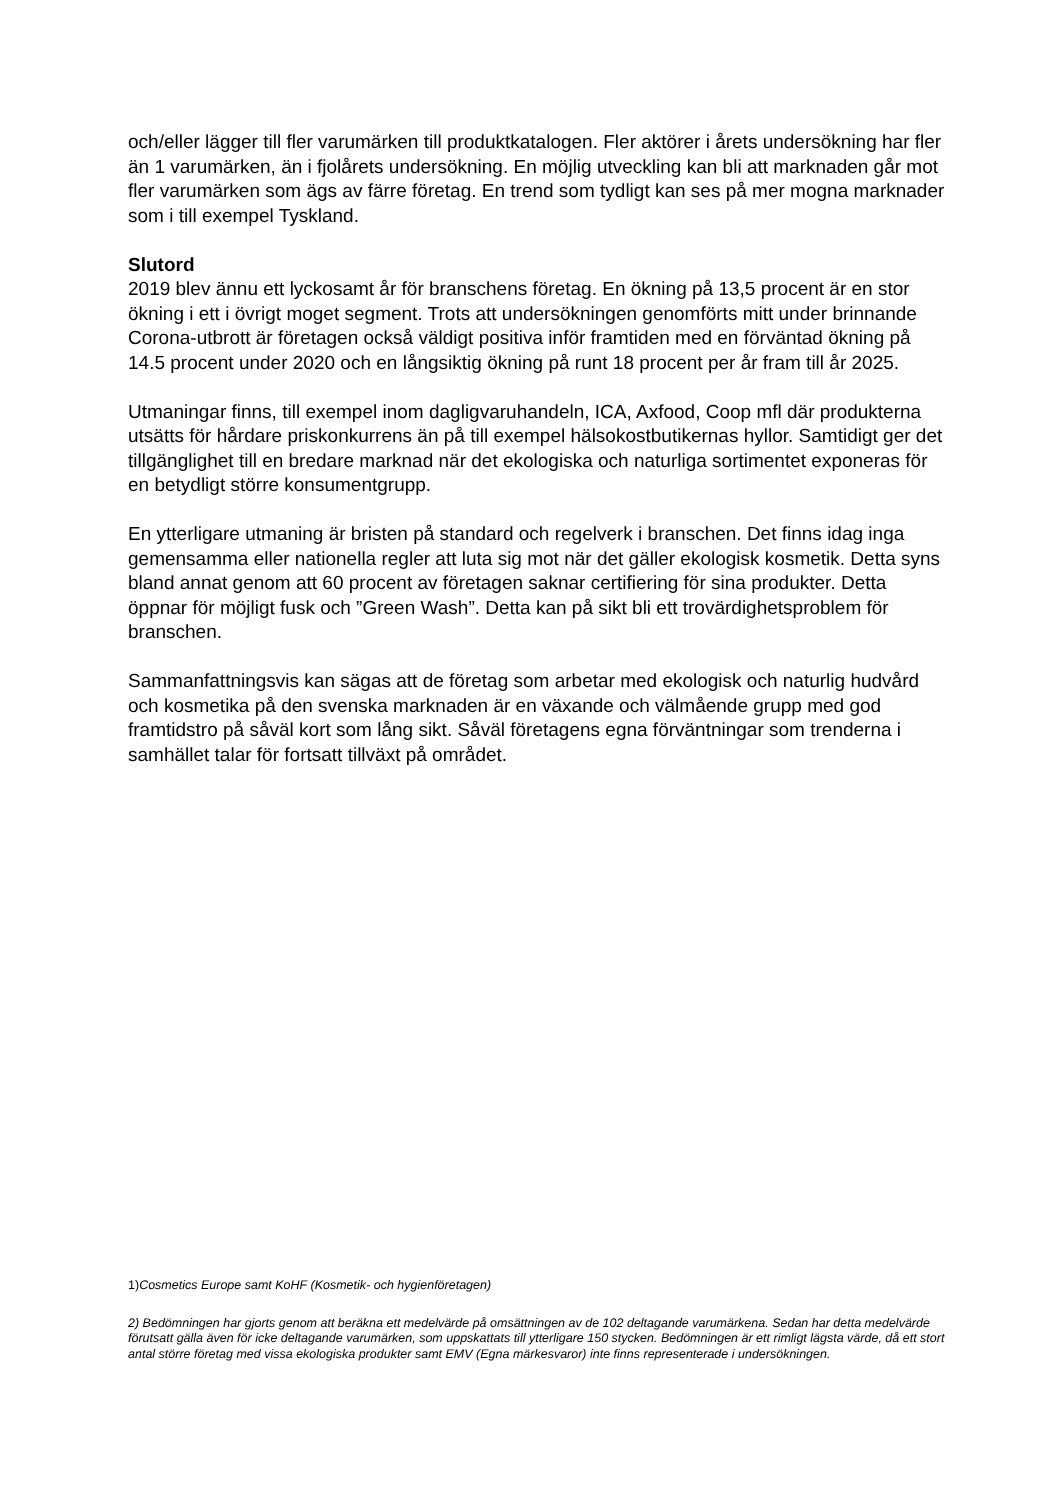och/eller lägger till fler varumärken till produktkatalogen. Fler aktörer i årets undersökning har fler än 1 varumärken, än i fjolårets undersökning. En möjlig utveckling kan bli att marknaden går mot fler varumärken som ägs av färre företag. En trend som tydligt kan ses på mer mogna marknader som i till exempel Tyskland.
Slutord
2019 blev ännu ett lyckosamt år för branschens företag. En ökning på 13,5 procent är en stor ökning i ett i övrigt moget segment. Trots att undersökningen genomförts mitt under brinnande Corona-utbrott är företagen också väldigt positiva inför framtiden med en förväntad ökning på 14.5 procent under 2020 och en långsiktig ökning på runt 18 procent per år fram till år 2025.
Utmaningar finns, till exempel inom dagligvaruhandeln, ICA, Axfood, Coop mfl där produkterna utsätts för hårdare priskonkurrens än på till exempel hälsokostbutikernas hyllor. Samtidigt ger det tillgänglighet till en bredare marknad när det ekologiska och naturliga sortimentet exponeras för en betydligt större konsumentgrupp.
En ytterligare utmaning är bristen på standard och regelverk i branschen. Det finns idag inga gemensamma eller nationella regler att luta sig mot när det gäller ekologisk kosmetik. Detta syns bland annat genom att 60 procent av företagen saknar certifiering för sina produkter. Detta öppnar för möjligt fusk och ”Green Wash”. Detta kan på sikt bli ett trovärdighetsproblem för branschen.
Sammanfattningsvis kan sägas att de företag som arbetar med ekologisk och naturlig hudvård och kosmetika på den svenska marknaden är en växande och välmående grupp med god framtidstro på såväl kort som lång sikt. Såväl företagens egna förväntningar som trenderna i samhället talar för fortsatt tillväxt på området.
1)Cosmetics Europe samt KoHF (Kosmetik- och hygienföretagen)
2) Bedömningen har gjorts genom att beräkna ett medelvärde på omsättningen av de 102 deltagande varumärkena. Sedan har detta medelvärde förutsatt gälla även för icke deltagande varumärken, som uppskattats till ytterligare 150 stycken. Bedömningen är ett rimligt lägsta värde, då ett stort antal större företag med vissa ekologiska produkter samt EMV (Egna märkesvaror) inte finns representerade i undersökningen.